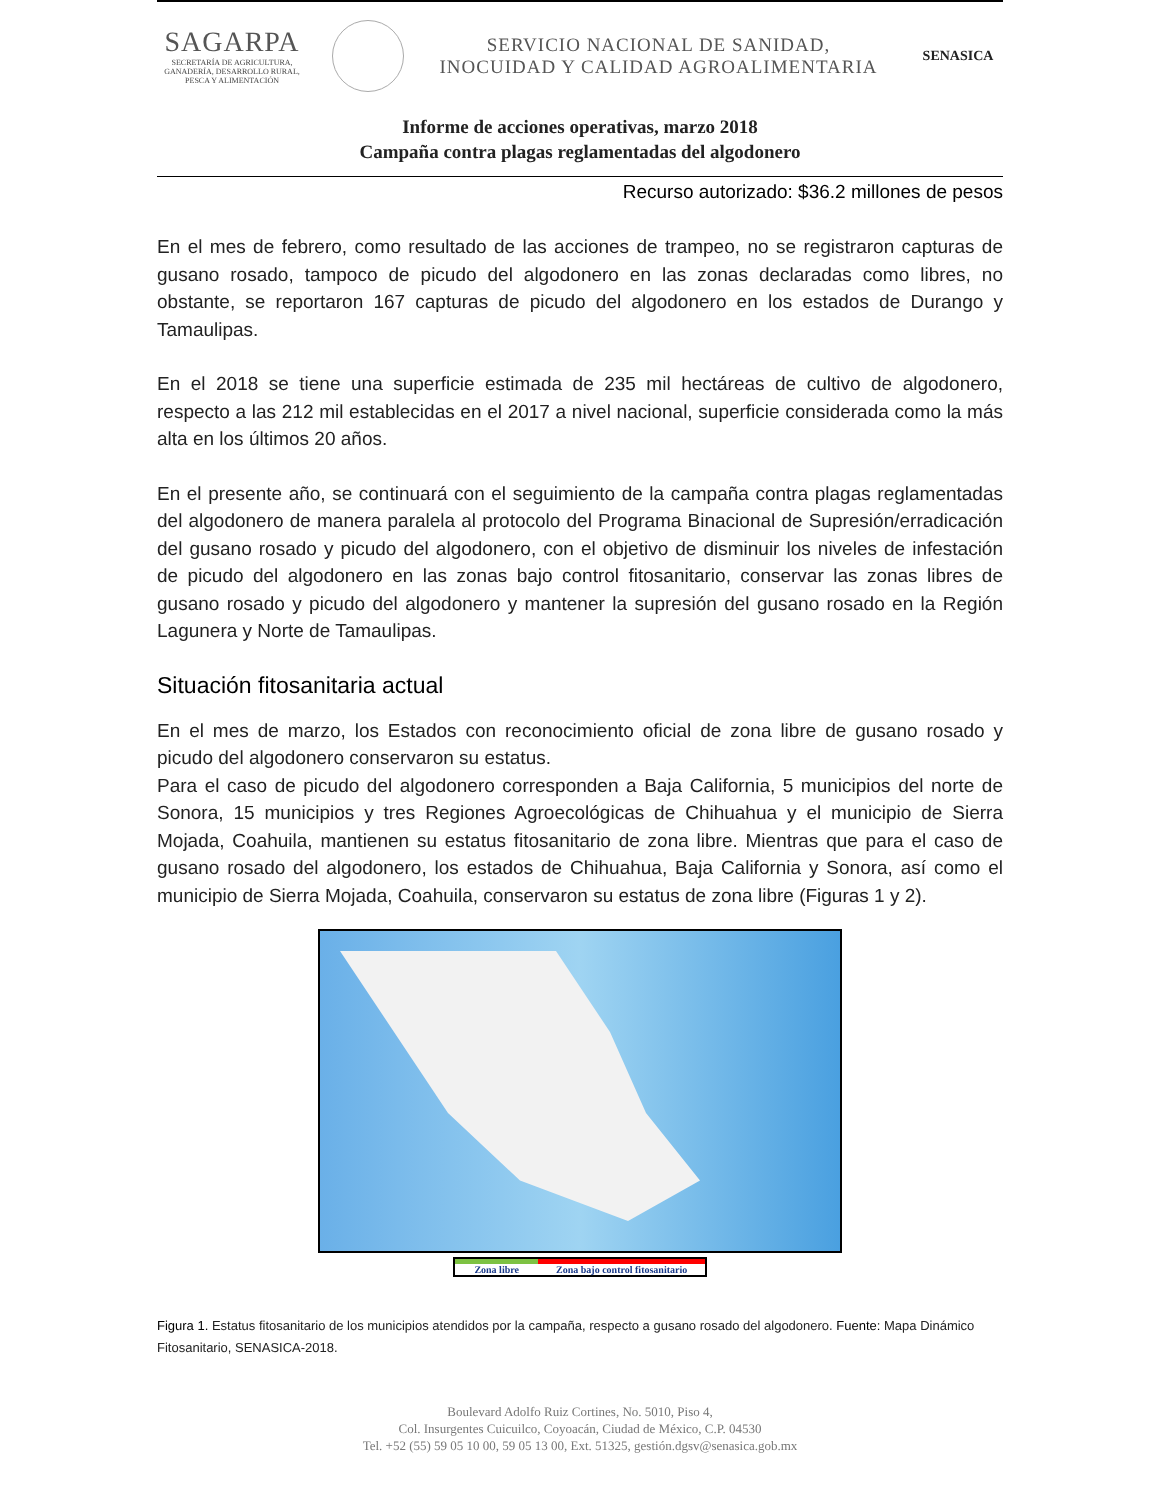SAGARPA
SECRETARÍA DE AGRICULTURA,
GANADERÍA, DESARROLLO RURAL,
PESCA Y ALIMENTACIÓN
SERVICIO NACIONAL DE SANIDAD,
INOCUIDAD Y CALIDAD AGROALIMENTARIA
SENASICA
Informe de acciones operativas, marzo 2018
Campaña contra plagas reglamentadas del algodonero
Recurso autorizado: $36.2 millones de pesos
En el mes de febrero, como resultado de las acciones de trampeo, no se registraron capturas de gusano rosado, tampoco de picudo del algodonero en las zonas declaradas como libres, no obstante, se reportaron 167 capturas de picudo del algodonero en los estados de Durango y Tamaulipas.
En el 2018 se tiene una superficie estimada de 235 mil hectáreas de cultivo de algodonero, respecto a las 212 mil establecidas en el 2017 a nivel nacional, superficie considerada como la más alta en los últimos 20 años.
En el presente año, se continuará con el seguimiento de la campaña contra plagas reglamentadas del algodonero de manera paralela al protocolo del Programa Binacional de Supresión/erradicación del gusano rosado y picudo del algodonero, con el objetivo de disminuir los niveles de infestación de picudo del algodonero en las zonas bajo control fitosanitario, conservar las zonas libres de gusano rosado y picudo del algodonero y mantener la supresión del gusano rosado en la Región Lagunera y Norte de Tamaulipas.
Situación fitosanitaria actual
En el mes de marzo, los Estados con reconocimiento oficial de zona libre de gusano rosado y picudo del algodonero conservaron su estatus.
Para el caso de picudo del algodonero corresponden a Baja California, 5 municipios del norte de Sonora, 15 municipios y tres Regiones Agroecológicas de Chihuahua y el municipio de Sierra Mojada, Coahuila, mantienen su estatus fitosanitario de zona libre. Mientras que para el caso de gusano rosado del algodonero, los estados de Chihuahua, Baja California y Sonora, así como el municipio de Sierra Mojada, Coahuila, conservaron su estatus de zona libre (Figuras 1 y 2).
Zona libre Zona bajo control fitosanitario
Figura 1. Estatus fitosanitario de los municipios atendidos por la campaña, respecto a gusano rosado del algodonero. Fuente: Mapa Dinámico Fitosanitario, SENASICA-2018.
Boulevard Adolfo Ruiz Cortines, No. 5010, Piso 4,
Col. Insurgentes Cuicuilco, Coyoacán, Ciudad de México, C.P. 04530
Tel. +52 (55) 59 05 10 00, 59 05 13 00, Ext. 51325, gestión.dgsv@senasica.gob.mx